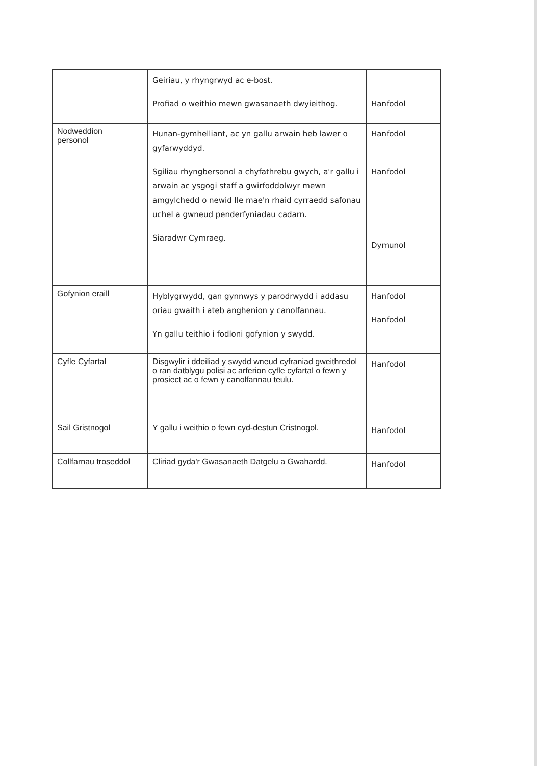| | Geiriau, y rhyngrwyd ac e-bost. Profiad o weithio mewn gwasanaeth dwyieithog. | Hanfodol |
| Nodweddion personol | Hunan-gymhelliant, ac yn gallu arwain heb lawer o gyfarwyddyd. Sgiliau rhyngbersonol a chyfathrebu gwych, a'r gallu i arwain ac ysgogi staff a gwirfoddolwyr mewn amgylchedd o newid lle mae'n rhaid cyrraedd safonau uchel a gwneud penderfyniadau cadarn. Siaradwr Cymraeg. | Hanfodol Hanfodol Dymunol |
| Gofynion eraill | Hyblygrwydd, gan gynnwys y parodrwydd i addasu oriau gwaith i ateb anghenion y canolfannau. Yn gallu teithio i fodloni gofynion y swydd. | Hanfodol Hanfodol |
| Cyfle Cyfartal | Disgwylir i ddeiliad y swydd wneud cyfraniad gweithredol o ran datblygu polisi ac arferion cyfle cyfartal o fewn y prosiect ac o fewn y canolfannau teulu. | Hanfodol |
| Sail Gristnogol | Y gallu i weithio o fewn cyd-destun Cristnogol. | Hanfodol |
| Collfarnau troseddol | Cliriad gyda'r Gwasanaeth Datgelu a Gwahardd. | Hanfodol |